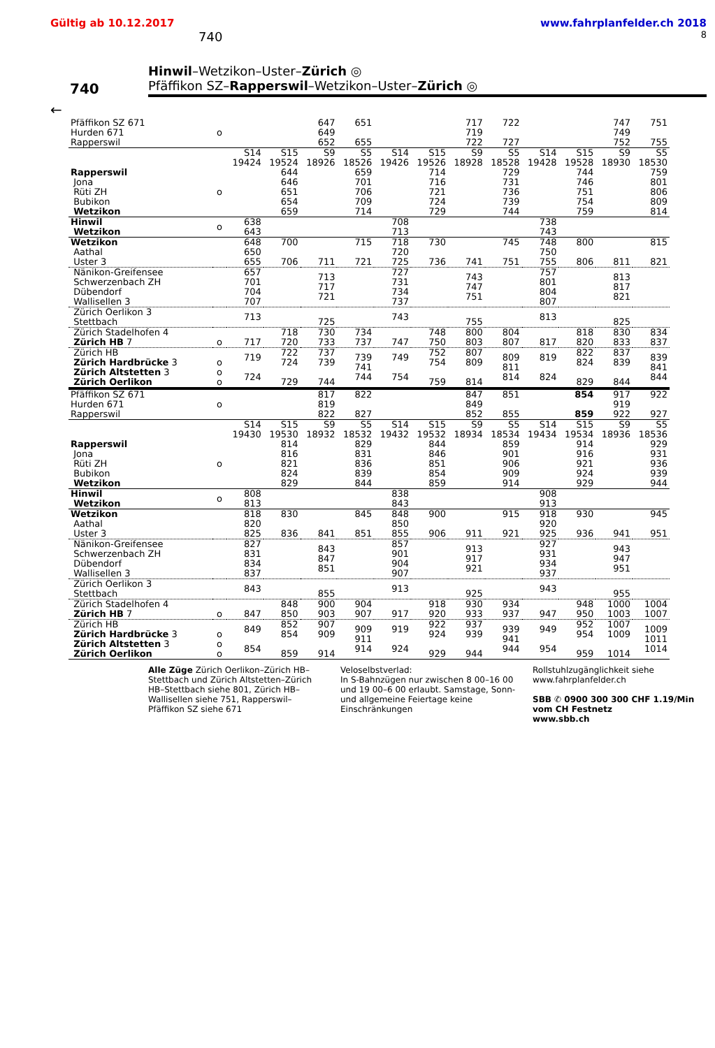Gültig ab 10.12.2017 www.fahrplanfelder.ch 2018
740 8
740
Hinwil–Wetzikon–Uster–Zürich ◎
Pfäffikon SZ–Rapperswil–Wetzikon–Uster–Zürich ◎
←
| Pfäffikon SZ 671 Hurden 671 Rapperswil | o | | | 647 649 652 | 651 655 | | | 717 719 722 | 722 727 | | | 747 749 752 | 751 755 |
| | | S14 19424 | S15 19524 | S9 18926 | S5 18526 | S14 19426 | S15 19526 | S9 18928 | S5 18528 | S14 19428 | S15 19528 | S9 18930 | S5 18530 |
| Rapperswil Jona Rüti ZH Bubikon Wetzikon | o | | 644 646 651 654 659 | | 659 701 706 709 714 | | 714 716 721 724 729 | | 729 731 736 739 744 | | 744 746 751 754 759 | | 759 801 806 809 814 |
| Hinwil Wetzikon | o | 638 643 | | | | 708 713 | | | | 738 743 | | | |
| Wetzikon Aathal Uster 3 | | 648 650 655 | 700 706 | 711 | 715 721 | 718 720 725 | 730 736 | 741 | 745 751 | 748 750 755 | 800 806 | 811 | 815 821 |
| Nänikon-Greifensee Schwerzenbach ZH Dübendorf Wallisellen 3 | | 657 701 704 707 | | 713 717 721 | | 727 731 734 737 | | 743 747 751 | | 757 801 804 807 | | 813 817 821 | |
| Zürich Oerlikon 3 Stettbach | | 713 | | 725 | | 743 | | 755 | | 813 | | 825 | |
| Zürich Stadelhofen 4 Zürich HB 7 | o | 717 | 718 720 | 730 733 | 734 737 | 747 | 748 750 | 800 803 | 804 807 | 817 | 818 820 | 830 833 | 834 837 |
| Zürich HB Zürich Hardbrücke 3 Zürich Altstetten 3 Zürich Oerlikon | o o o | 719 724 | 722 724 729 | 737 739 744 | 739 741 744 | 749 754 | 752 754 759 | 807 809 814 | 809 811 814 | 819 824 | 822 824 829 | 837 839 844 | 839 841 844 |
| Pfäffikon SZ 671 Hurden 671 Rapperswil | o | | | 817 819 822 | 822 827 | | | 847 849 852 | 851 855 | | 854 859 | 917 919 922 | 922 927 |
| | | S14 19430 | S15 19530 | S9 18932 | S5 18532 | S14 19432 | S15 19532 | S9 18934 | S5 18534 | S14 19434 | S15 19534 | S9 18936 | S5 18536 |
| Rapperswil Jona Rüti ZH Bubikon Wetzikon | o | | 814 816 821 824 829 | | 829 831 836 839 844 | | 844 846 851 854 859 | | 859 901 906 909 914 | | 914 916 921 924 929 | | 929 931 936 939 944 |
| Hinwil Wetzikon | o | 808 813 | | | | 838 843 | | | | 908 913 | | | |
| Wetzikon Aathal Uster 3 | | 818 820 825 | 830 836 | 841 | 845 851 | 848 850 855 | 900 906 | 911 | 915 921 | 918 920 925 | 930 936 | 941 | 945 951 |
| Nänikon-Greifensee Schwerzenbach ZH Dübendorf Wallisellen 3 | | 827 831 834 837 | | 843 847 851 | | 857 901 904 907 | | 913 917 921 | | 927 931 934 937 | | 943 947 951 | |
| Zürich Oerlikon 3 Stettbach | | 843 | | 855 | | 913 | | 925 | | 943 | | 955 | |
| Zürich Stadelhofen 4 Zürich HB 7 | o | 847 | 848 850 | 900 903 | 904 907 | 917 | 918 920 | 930 933 | 934 937 | 947 | 948 950 | 1000 1003 | 1004 1007 |
| Zürich HB Zürich Hardbrücke 3 Zürich Altstetten 3 Zürich Oerlikon | o o o | 849 854 | 852 854 859 | 907 909 914 | 909 911 914 | 919 924 | 922 924 929 | 937 939 944 | 939 941 944 | 949 954 | 952 954 959 | 1007 1009 1014 | 1009 1011 1014 |
Alle Züge Zürich Oerlikon–Zürich HB–Stettbach und Zürich Altstetten–Zürich HB–Stettbach siehe 801, Zürich HB–Wallisellen siehe 751, Rapperswil–Pfäffikon SZ siehe 671
Veloselbstverlad:
In S-Bahnzügen nur zwischen 8 00–16 00 und 19 00–6 00 erlaubt. Samstage, Sonn- und allgemeine Feiertage keine Einschränkungen
Rollstuhlzugänglichkeit siehe www.fahrplanfelder.ch
SBB ✆ 0900 300 300 CHF 1.19/Min vom CH Festnetz
www.sbb.ch